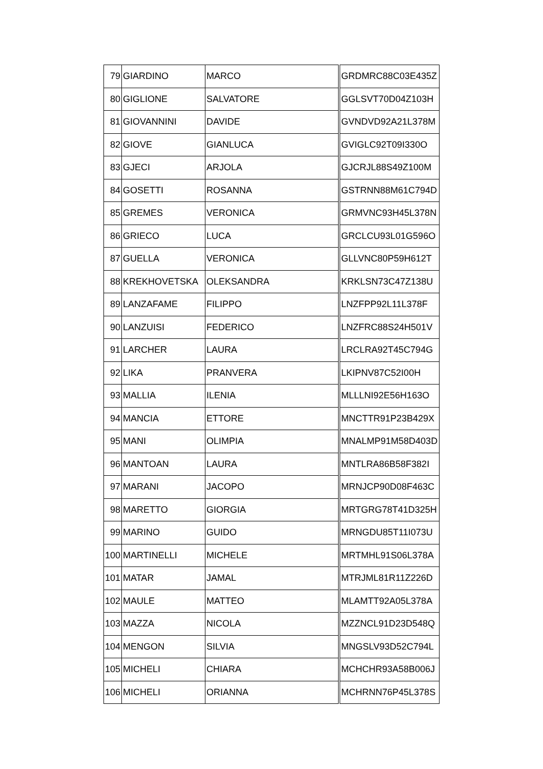| 79 | GIARDINO | MARCO | GRDMRC88C03E435Z |
| 80 | GIGLIONE | SALVATORE | GGLSVT70D04Z103H |
| 81 | GIOVANNINI | DAVIDE | GVNDVD92A21L378M |
| 82 | GIOVE | GIANLUCA | GVIGLC92T09I330O |
| 83 | GJECI | ARJOLA | GJCRJL88S49Z100M |
| 84 | GOSETTI | ROSANNA | GSTRNN88M61C794D |
| 85 | GREMES | VERONICA | GRMVNC93H45L378N |
| 86 | GRIECO | LUCA | GRCLCU93L01G596O |
| 87 | GUELLA | VERONICA | GLLVNC80P59H612T |
| 88 | KREKHOVETSKA | OLEKSANDRA | KRKLSN73C47Z138U |
| 89 | LANZAFAME | FILIPPO | LNZFPP92L11L378F |
| 90 | LANZUISI | FEDERICO | LNZFRC88S24H501V |
| 91 | LARCHER | LAURA | LRCLRA92T45C794G |
| 92 | LIKA | PRANVERA | LKIPNV87C52I00H |
| 93 | MALLIA | ILENIA | MLLLNI92E56H163O |
| 94 | MANCIA | ETTORE | MNCTTR91P23B429X |
| 95 | MANI | OLIMPIA | MNALMP91M58D403D |
| 96 | MANTOAN | LAURA | MNTLRA86B58F382I |
| 97 | MARANI | JACOPO | MRNJCP90D08F463C |
| 98 | MARETTO | GIORGIA | MRTGRG78T41D325H |
| 99 | MARINO | GUIDO | MRNGDU85T11I073U |
| 100 | MARTINELLI | MICHELE | MRTMHL91S06L378A |
| 101 | MATAR | JAMAL | MTRJML81R11Z226D |
| 102 | MAULE | MATTEO | MLAMTT92A05L378A |
| 103 | MAZZA | NICOLA | MZZNCL91D23D548Q |
| 104 | MENGON | SILVIA | MNGSLV93D52C794L |
| 105 | MICHELI | CHIARA | MCHCHR93A58B006J |
| 106 | MICHELI | ORIANNA | MCHRNN76P45L378S |